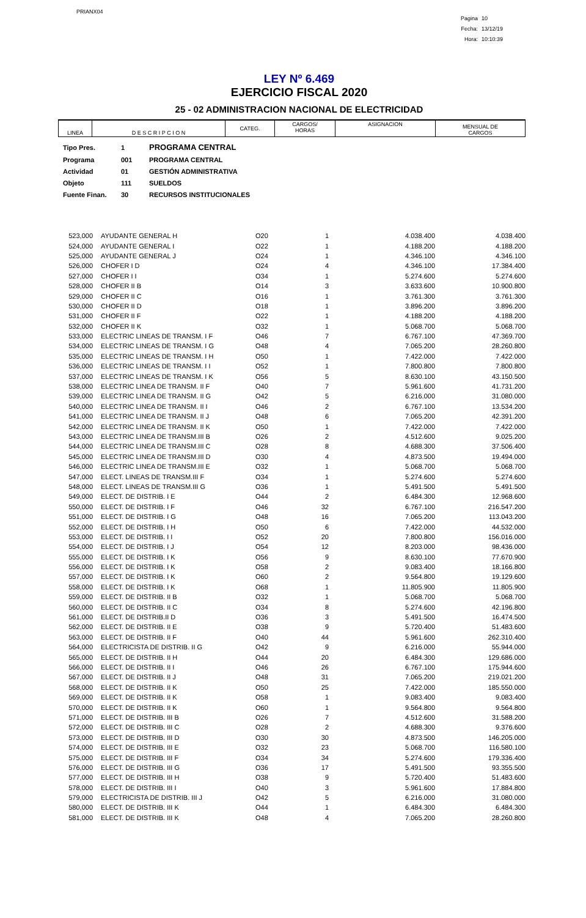PRIANX04
Pagina 10
Fecha: 13/12/19
Hora: 10:10:39
LEY Nº 6.469
EJERCICIO FISCAL 2020
25 - 02 ADMINISTRACION NACIONAL DE ELECTRICIDAD
| LINEA | D E S C R I P C I O N | CATEG. | CARGOS/ HORAS | ASIGNACION | MENSUAL DE CARGOS |
| Tipo Pres. | 1 | PROGRAMA CENTRAL |
| Programa | 001 | PROGRAMA CENTRAL |
| Actividad | 01 | GESTIÓN ADMINISTRATIVA |
| Objeto | 111 | SUELDOS |
| Fuente Finan. | 30 | RECURSOS INSTITUCIONALES |
| 523,000 | AYUDANTE GENERAL H | O20 | 1 | 4.038.400 | 4.038.400 |
| 524,000 | AYUDANTE GENERAL I | O22 | 1 | 4.188.200 | 4.188.200 |
| 525,000 | AYUDANTE GENERAL J | O24 | 1 | 4.346.100 | 4.346.100 |
| 526,000 | CHOFER I D | O24 | 4 | 4.346.100 | 17.384.400 |
| 527,000 | CHOFER I I | O34 | 1 | 5.274.600 | 5.274.600 |
| 528,000 | CHOFER II B | O14 | 3 | 3.633.600 | 10.900.800 |
| 529,000 | CHOFER II C | O16 | 1 | 3.761.300 | 3.761.300 |
| 530,000 | CHOFER II D | O18 | 1 | 3.896.200 | 3.896.200 |
| 531,000 | CHOFER II F | O22 | 1 | 4.188.200 | 4.188.200 |
| 532,000 | CHOFER II K | O32 | 1 | 5.068.700 | 5.068.700 |
| 533,000 | ELECTRIC LINEAS DE TRANSM. I F | O46 | 7 | 6.767.100 | 47.369.700 |
| 534,000 | ELECTRIC LINEAS DE TRANSM. I G | O48 | 4 | 7.065.200 | 28.260.800 |
| 535,000 | ELECTRIC LINEAS DE TRANSM. I H | O50 | 1 | 7.422.000 | 7.422.000 |
| 536,000 | ELECTRIC LINEAS DE TRANSM. I I | O52 | 1 | 7.800.800 | 7.800.800 |
| 537,000 | ELECTRIC LINEAS DE TRANSM. I K | O56 | 5 | 8.630.100 | 43.150.500 |
| 538,000 | ELECTRIC LINEA DE TRANSM. II F | O40 | 7 | 5.961.600 | 41.731.200 |
| 539,000 | ELECTRIC LINEA DE TRANSM. II G | O42 | 5 | 6.216.000 | 31.080.000 |
| 540,000 | ELECTRIC LINEA DE TRANSM. II I | O46 | 2 | 6.767.100 | 13.534.200 |
| 541,000 | ELECTRIC LINEA DE TRANSM. II J | O48 | 6 | 7.065.200 | 42.391.200 |
| 542,000 | ELECTRIC LINEA DE TRANSM. II K | O50 | 1 | 7.422.000 | 7.422.000 |
| 543,000 | ELECTRIC LINEA DE TRANSM.III B | O26 | 2 | 4.512.600 | 9.025.200 |
| 544,000 | ELECTRIC LINEA DE TRANSM.III C | O28 | 8 | 4.688.300 | 37.506.400 |
| 545,000 | ELECTRIC LINEA DE TRANSM.III D | O30 | 4 | 4.873.500 | 19.494.000 |
| 546,000 | ELECTRIC LINEA DE TRANSM.III E | O32 | 1 | 5.068.700 | 5.068.700 |
| 547,000 | ELECT. LINEAS DE TRANSM.III F | O34 | 1 | 5.274.600 | 5.274.600 |
| 548,000 | ELECT. LINEAS DE TRANSM.III G | O36 | 1 | 5.491.500 | 5.491.500 |
| 549,000 | ELECT. DE DISTRIB. I E | O44 | 2 | 6.484.300 | 12.968.600 |
| 550,000 | ELECT. DE DISTRIB. I F | O46 | 32 | 6.767.100 | 216.547.200 |
| 551,000 | ELECT. DE DISTRIB. I G | O48 | 16 | 7.065.200 | 113.043.200 |
| 552,000 | ELECT. DE DISTRIB. I H | O50 | 6 | 7.422.000 | 44.532.000 |
| 553,000 | ELECT. DE DISTRIB. I I | O52 | 20 | 7.800.800 | 156.016.000 |
| 554,000 | ELECT. DE DISTRIB. I J | O54 | 12 | 8.203.000 | 98.436.000 |
| 555,000 | ELECT. DE DISTRIB. I K | O56 | 9 | 8.630.100 | 77.670.900 |
| 556,000 | ELECT. DE DISTRIB. I K | O58 | 2 | 9.083.400 | 18.166.800 |
| 557,000 | ELECT. DE DISTRIB. I K | O60 | 2 | 9.564.800 | 19.129.600 |
| 558,000 | ELECT. DE DISTRIB. I K | O68 | 1 | 11.805.900 | 11.805.900 |
| 559,000 | ELECT. DE DISTRIB. II B | O32 | 1 | 5.068.700 | 5.068.700 |
| 560,000 | ELECT. DE DISTRIB. II C | O34 | 8 | 5.274.600 | 42.196.800 |
| 561,000 | ELECT. DE DISTRIB.II D | O36 | 3 | 5.491.500 | 16.474.500 |
| 562,000 | ELECT. DE DISTRIB. II E | O38 | 9 | 5.720.400 | 51.483.600 |
| 563,000 | ELECT. DE DISTRIB. II F | O40 | 44 | 5.961.600 | 262.310.400 |
| 564,000 | ELECTRICISTA DE DISTRIB. II G | O42 | 9 | 6.216.000 | 55.944.000 |
| 565,000 | ELECT. DE DISTRIB. II H | O44 | 20 | 6.484.300 | 129.686.000 |
| 566,000 | ELECT. DE DISTRIB. II I | O46 | 26 | 6.767.100 | 175.944.600 |
| 567,000 | ELECT. DE DISTRIB. II J | O48 | 31 | 7.065.200 | 219.021.200 |
| 568,000 | ELECT. DE DISTRIB. II K | O50 | 25 | 7.422.000 | 185.550.000 |
| 569,000 | ELECT. DE DISTRIB. II K | O58 | 1 | 9.083.400 | 9.083.400 |
| 570,000 | ELECT. DE DISTRIB. II K | O60 | 1 | 9.564.800 | 9.564.800 |
| 571,000 | ELECT. DE DISTRIB. III B | O26 | 7 | 4.512.600 | 31.588.200 |
| 572,000 | ELECT. DE DISTRIB. III C | O28 | 2 | 4.688.300 | 9.376.600 |
| 573,000 | ELECT. DE DISTRIB. III D | O30 | 30 | 4.873.500 | 146.205.000 |
| 574,000 | ELECT. DE DISTRIB. III E | O32 | 23 | 5.068.700 | 116.580.100 |
| 575,000 | ELECT. DE DISTRIB. III F | O34 | 34 | 5.274.600 | 179.336.400 |
| 576,000 | ELECT. DE DISTRIB. III G | O36 | 17 | 5.491.500 | 93.355.500 |
| 577,000 | ELECT. DE DISTRIB. III H | O38 | 9 | 5.720.400 | 51.483.600 |
| 578,000 | ELECT. DE DISTRIB. III I | O40 | 3 | 5.961.600 | 17.884.800 |
| 579,000 | ELECTRICISTA DE DISTRIB. III J | O42 | 5 | 6.216.000 | 31.080.000 |
| 580,000 | ELECT. DE DISTRIB. III K | O44 | 1 | 6.484.300 | 6.484.300 |
| 581,000 | ELECT. DE DISTRIB. III K | O48 | 4 | 7.065.200 | 28.260.800 |